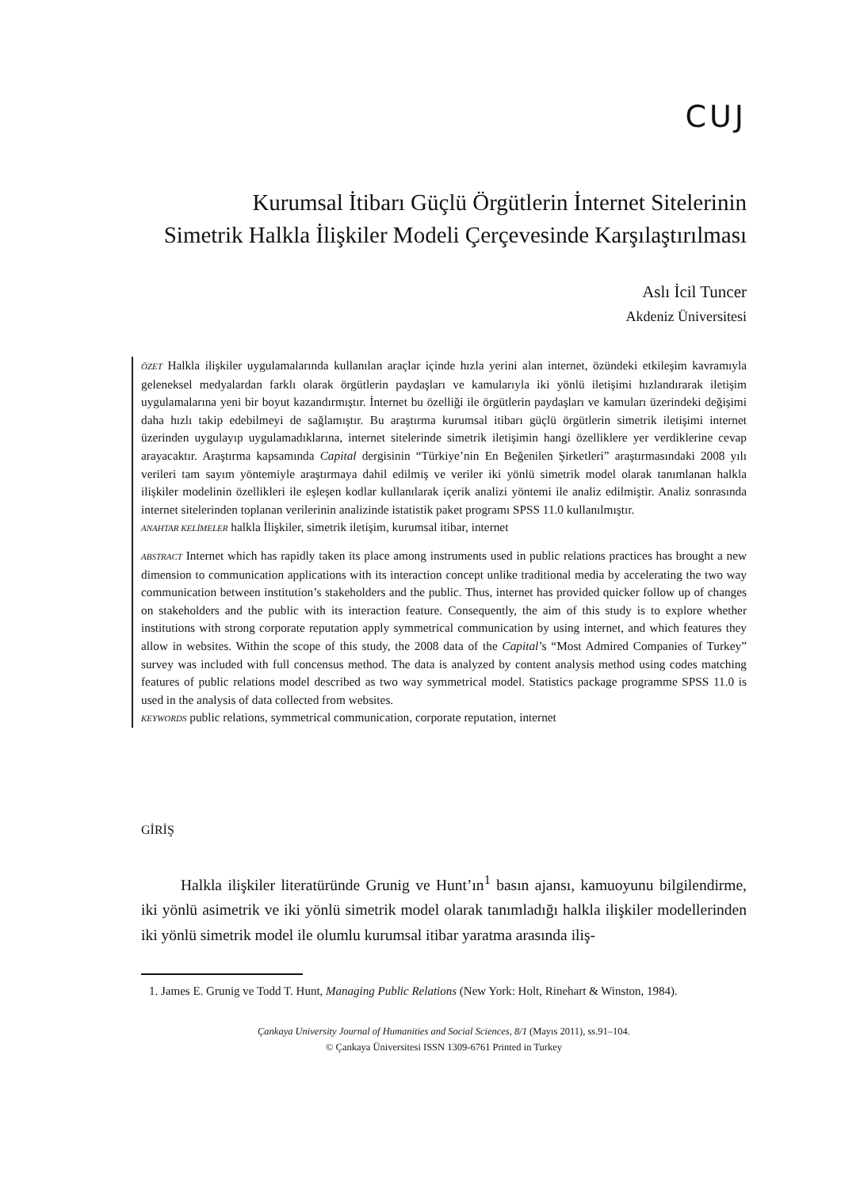CUJ
Kurumsal İtibarı Güçlü Örgütlerin İnternet Sitelerinin
Simetrik Halkla İlişkiler Modeli Çerçevesinde Karşılaştırılması
Aslı İcil Tuncer
Akdeniz Üniversitesi
ÖZET Halkla ilişkiler uygulamalarında kullanılan araçlar içinde hızla yerini alan internet, özündeki etkileşim kavramıyla geleneksel medyalardan farklı olarak örgütlerin paydaşları ve kamularıyla iki yönlü iletişimi hızlandırarak iletişim uygulamalarına yeni bir boyut kazandırmıştır. İnternet bu özelliği ile örgütlerin paydaşları ve kamuları üzerindeki değişimi daha hızlı takip edebilmeyi de sağlamıştır. Bu araştırma kurumsal itibarı güçlü örgütlerin simetrik iletişimi internet üzerinden uygulayıp uygulamadıklarına, internet sitelerinde simetrik iletişimin hangi özelliklere yer verdiklerine cevap arayacaktır. Araştırma kapsamında Capital dergisinin “Türkiye’nin En Beğenilen Şirketleri” araştırmasındaki 2008 yılı verileri tam sayım yöntemiyle araştırmaya dahil edilmiş ve veriler iki yönlü simetrik model olarak tanımlanan halkla ilişkiler modelinin özellikleri ile eşleşen kodlar kullanılarak içerik analizi yöntemi ile analiz edilmiştir. Analiz sonrasında internet sitelerinden toplanan verilerinin analizinde istatistik paket programı SPSS 11.0 kullanılmıştır.
ANAHTAR KELİMELER halkla İlişkiler, simetrik iletişim, kurumsal itibar, internet
ABSTRACT Internet which has rapidly taken its place among instruments used in public relations practices has brought a new dimension to communication applications with its interaction concept unlike traditional media by accelerating the two way communication between institution’s stakeholders and the public. Thus, internet has provided quicker follow up of changes on stakeholders and the public with its interaction feature. Consequently, the aim of this study is to explore whether institutions with strong corporate reputation apply symmetrical communication by using internet, and which features they allow in websites. Within the scope of this study, the 2008 data of the Capital’s “Most Admired Companies of Turkey” survey was included with full concensus method. The data is analyzed by content analysis method using codes matching features of public relations model described as two way symmetrical model. Statistics package programme SPSS 11.0 is used in the analysis of data collected from websites.
KEYWORDS public relations, symmetrical communication, corporate reputation, internet
GİRİŞ
Halkla ilişkiler literatüründe Grunig ve Hunt’ın<sup>1</sup> basın ajansı, kamuoyunu bilgilendirme, iki yönlü asimetrik ve iki yönlü simetrik model olarak tanımladığı halkla ilişkiler modellerinden iki yönlü simetrik model ile olumlu kurumsal itibar yaratma arasında iliş-
1. James E. Grunig ve Todd T. Hunt, Managing Public Relations (New York: Holt, Rinehart & Winston, 1984).
Çankaya University Journal of Humanities and Social Sciences, 8/1 (Mayıs 2011), ss.91–104.
© Çankaya Üniversitesi ISSN 1309-6761 Printed in Turkey